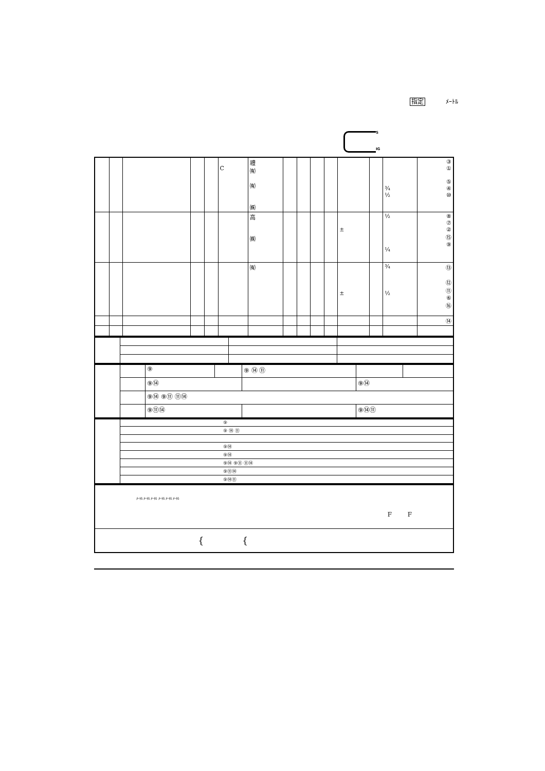指定 ﾒｰﾄﾙ
S
IG
| | | | | | C | 禮 ㈲ ㈲ ㈱ | | | | | | | ¾ ½ | ③ ① ⑤ ④ ⑩ |
| | | | | | | 高 ㈱ | | | | | ± | | ½ ¼ | ⑧ ⑦ ② ⑮ ⑨ |
| | | | | | | ㈲ | | | | | ± | | ¾ ½ | ⑬ ⑫ ⑪ ⑥ ⑯ |
| | | | | | | | | | | | | | | ⑭ |
| | | ⑨ | | ⑨ ⑭ ⑪ | | |
| | | ⑨⑭ | | | ⑨⑭ | |
| | | ⑨⑭ ⑨⑪ ⑪⑭ | | | | |
| | | ⑨⑪⑭ | | | ⑨⑭⑪ | |
| | ⑨ |
| | ⑨ ⑭ ⑪ |
| | ⑨⑭ |
| | ⑨⑭ |
| | ⑨⑭ ⑨⑪ ⑪⑭ |
| | ⑨⑪⑭ |
| | ⑨⑭⑪ |
| ﾒｰﾄﾙ ﾒｰﾄﾙ ﾒｰﾄﾙ ﾒｰﾄﾙ ﾒｰﾄﾙ ﾒｰﾄﾙ F F |
| { { |